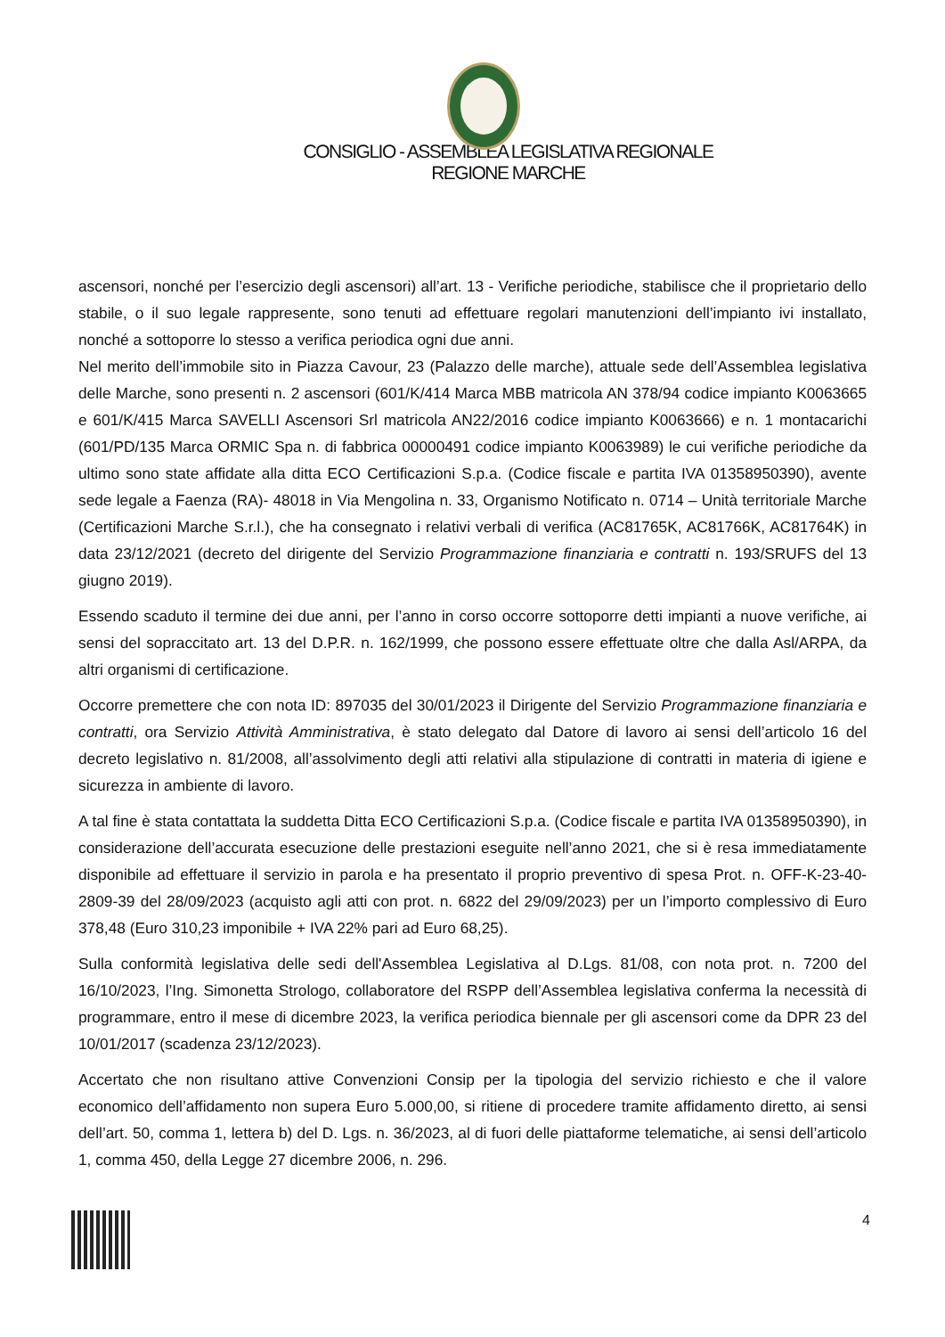CONSIGLIO - ASSEMBLEA LEGISLATIVA REGIONALE
REGIONE MARCHE
ascensori, nonché per l’esercizio degli ascensori) all’art. 13 - Verifiche periodiche, stabilisce che il proprietario dello stabile, o il suo legale rappresente, sono tenuti ad effettuare regolari manutenzioni dell’impianto ivi installato, nonché a sottoporre lo stesso a verifica periodica ogni due anni.
Nel merito dell’immobile sito in Piazza Cavour, 23 (Palazzo delle marche), attuale sede dell’Assemblea legislativa delle Marche, sono presenti n. 2 ascensori (601/K/414 Marca MBB matricola AN 378/94 codice impianto K0063665 e 601/K/415 Marca SAVELLI Ascensori Srl matricola AN22/2016 codice impianto K0063666) e n. 1 montacarichi (601/PD/135 Marca ORMIC Spa n. di fabbrica 00000491 codice impianto K0063989) le cui verifiche periodiche da ultimo sono state affidate alla ditta ECO Certificazioni S.p.a. (Codice fiscale e partita IVA 01358950390), avente sede legale a Faenza (RA)- 48018 in Via Mengolina n. 33, Organismo Notificato n. 0714 – Unità territoriale Marche (Certificazioni Marche S.r.l.), che ha consegnato i relativi verbali di verifica (AC81765K, AC81766K, AC81764K) in data 23/12/2021 (decreto del dirigente del Servizio Programmazione finanziaria e contratti n. 193/SRUFS del 13 giugno 2019).
Essendo scaduto il termine dei due anni, per l’anno in corso occorre sottoporre detti impianti a nuove verifiche, ai sensi del sopraccitato art. 13 del D.P.R. n. 162/1999, che possono essere effettuate oltre che dalla Asl/ARPA, da altri organismi di certificazione.
Occorre premettere che con nota ID: 897035 del 30/01/2023 il Dirigente del Servizio Programmazione finanziaria e contratti, ora Servizio Attività Amministrativa, è stato delegato dal Datore di lavoro ai sensi dell’articolo 16 del decreto legislativo n. 81/2008, all’assolvimento degli atti relativi alla stipulazione di contratti in materia di igiene e sicurezza in ambiente di lavoro.
A tal fine è stata contattata la suddetta Ditta ECO Certificazioni S.p.a. (Codice fiscale e partita IVA 01358950390), in considerazione dell’accurata esecuzione delle prestazioni eseguite nell’anno 2021, che si è resa immediatamente disponibile ad effettuare il servizio in parola e ha presentato il proprio preventivo di spesa Prot. n. OFF-K-23-40-2809-39 del 28/09/2023 (acquisto agli atti con prot. n. 6822 del 29/09/2023) per un l’importo complessivo di Euro 378,48 (Euro 310,23 imponibile + IVA 22% pari ad Euro 68,25).
Sulla conformità legislativa delle sedi dell'Assemblea Legislativa al D.Lgs. 81/08, con nota prot. n. 7200 del 16/10/2023, l’Ing. Simonetta Strologo, collaboratore del RSPP dell’Assemblea legislativa conferma la necessità di programmare, entro il mese di dicembre 2023, la verifica periodica biennale per gli ascensori come da DPR 23 del 10/01/2017 (scadenza 23/12/2023).
Accertato che non risultano attive Convenzioni Consip per la tipologia del servizio richiesto e che il valore economico dell’affidamento non supera Euro 5.000,00, si ritiene di procedere tramite affidamento diretto, ai sensi dell’art. 50, comma 1, lettera b) del D. Lgs. n. 36/2023, al di fuori delle piattaforme telematiche, ai sensi dell’articolo 1, comma 450, della Legge 27 dicembre 2006, n. 296.
4